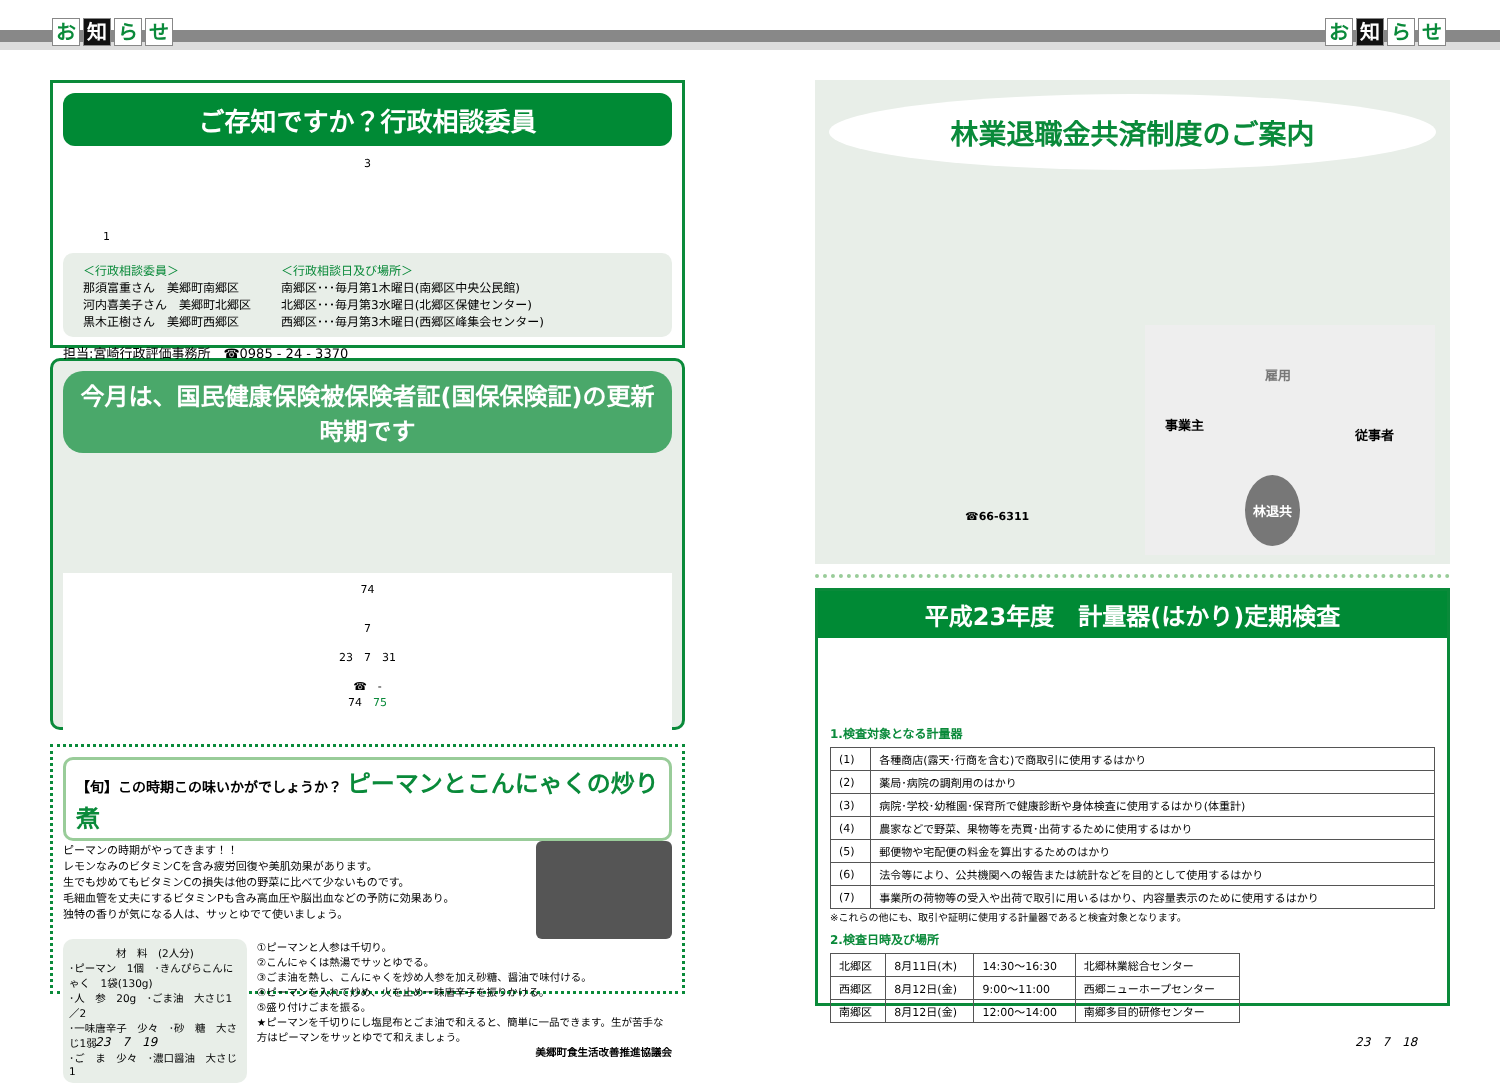お知 ら せ お知 ら せ
ご存知ですか？行政相談委員
3
1
＜行政相談委員＞
那須富重さん　美郷町南郷区
河内喜美子さん　美郷町北郷区
黒木正樹さん　美郷町西郷区
＜行政相談日及び場所＞
南郷区･･･毎月第1木曜日(南郷区中央公民館)
北郷区･･･毎月第3水曜日(北郷区保健センター)
西郷区･･･毎月第3木曜日(西郷区峰集会センター)
担当:宮崎行政評価事務所　☎0985 - 24 - 3370
今月は、国民健康保険被保険者証(国保保険証)の更新時期です
74
7
23　7　31
☎　-
74　75
【旬】この時期この味いかがでしょうか？ ピーマンとこんにゃくの炒り煮
ピーマンの時期がやってきます！！
レモンなみのビタミンCを含み疲労回復や美肌効果があります。
生でも炒めてもビタミンCの損失は他の野菜に比べて少ないものです。
毛細血管を丈夫にするビタミンPも含み高血圧や脳出血などの予防に効果あり。
独特の香りが気になる人は、サッとゆでて使いましょう。
材　料　(2人分)
･ピーマン　1個　･きんぴらこんにゃく　1袋(130g)
･人　参　20g　･ごま油　大さじ1／2
･一味唐辛子　少々　･砂　糖　大さじ1弱
･ご　ま　少々　･濃口醤油　大さじ1
①ピーマンと人参は千切り。
②こんにゃくは熱湯でサッとゆでる。
③ごま油を熱し、こんにゃくを炒め人参を加え砂糖、醤油で味付ける。
④ピーマンを入れて炒め、火を止め一味唐辛子を振りかける。
⑤盛り付けごまを振る。
★ピーマンを千切りにし塩昆布とごま油で和えると、簡単に一品できます。生が苦手な方はピーマンをサッとゆでて和えましょう。
美郷町食生活改善推進協議会
23　7　19
林業退職金共済制度のご案内
☎66-6311
事業主
雇用
従事者
林退共
平成23年度　計量器(はかり)定期検査
1.検査対象となる計量器
| (1) | 各種商店(露天･行商を含む)で商取引に使用するはかり |
| (2) | 薬局･病院の調剤用のはかり |
| (3) | 病院･学校･幼稚園･保育所で健康診断や身体検査に使用するはかり(体重計) |
| (4) | 農家などで野菜、果物等を売買･出荷するために使用するはかり |
| (5) | 郵便物や宅配便の料金を算出するためのはかり |
| (6) | 法令等により、公共機関への報告または統計などを目的として使用するはかり |
| (7) | 事業所の荷物等の受入や出荷で取引に用いるはかり、内容量表示のために使用するはかり |
※これらの他にも、取引や証明に使用する計量器であると検査対象となります。
2.検査日時及び場所
| 北郷区 | 8月11日(木) | 14:30～16:30 | 北郷林業総合センター |
| 西郷区 | 8月12日(金) | 9:00～11:00 | 西郷ニューホープセンター |
| 南郷区 | 8月12日(金) | 12:00～14:00 | 南郷多目的研修センター |
23　7　18